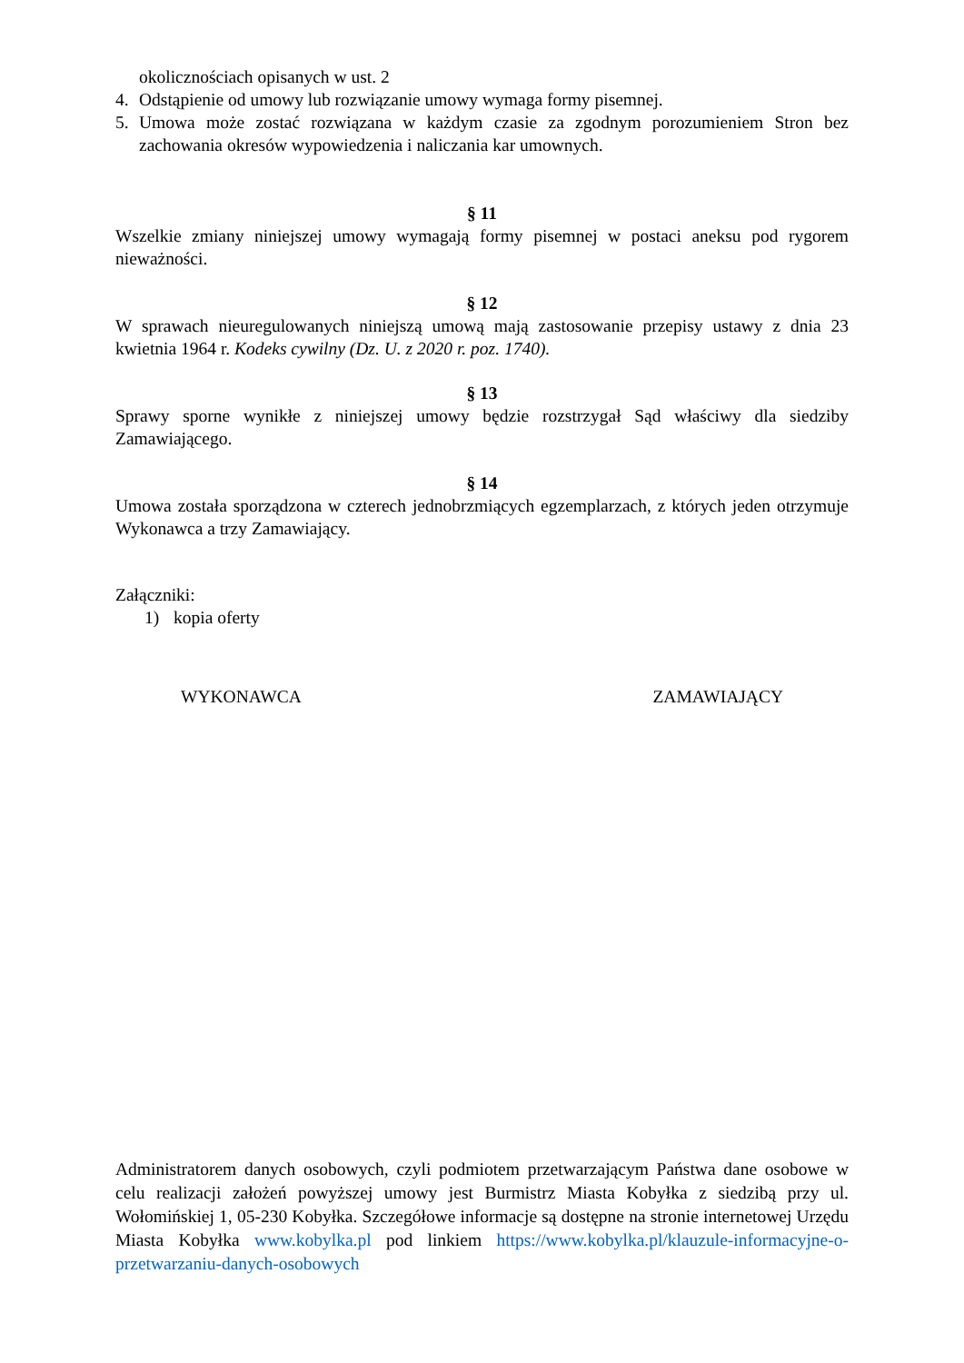okolicznościach opisanych w ust. 2
4. Odstąpienie od umowy lub rozwiązanie umowy wymaga formy pisemnej.
5. Umowa może zostać rozwiązana w każdym czasie za zgodnym porozumieniem Stron bez zachowania okresów wypowiedzenia i naliczania kar umownych.
§ 11
Wszelkie zmiany niniejszej umowy wymagają formy pisemnej w postaci aneksu pod rygorem nieważności.
§ 12
W sprawach nieuregulowanych niniejszą umową mają zastosowanie przepisy ustawy z dnia 23 kwietnia 1964 r. Kodeks cywilny (Dz. U. z 2020 r. poz. 1740).
§ 13
Sprawy sporne wynikłe z niniejszej umowy będzie rozstrzygał Sąd właściwy dla siedziby Zamawiającego.
§ 14
Umowa została sporządzona w czterech jednobrzmiących egzemplarzach, z których jeden otrzymuje Wykonawca a trzy Zamawiający.
Załączniki:
1) kopia oferty
WYKONAWCA ZAMAWIAJĄCY
Administratorem danych osobowych, czyli podmiotem przetwarzającym Państwa dane osobowe w celu realizacji założeń powyższej umowy jest Burmistrz Miasta Kobyłka z siedzibą przy ul. Wołomińskiej 1, 05-230 Kobyłka. Szczegółowe informacje są dostępne na stronie internetowej Urzędu Miasta Kobyłka www.kobylka.pl pod linkiem https://www.kobylka.pl/klauzule-informacyjne-o-przetwarzaniu-danych-osobowych